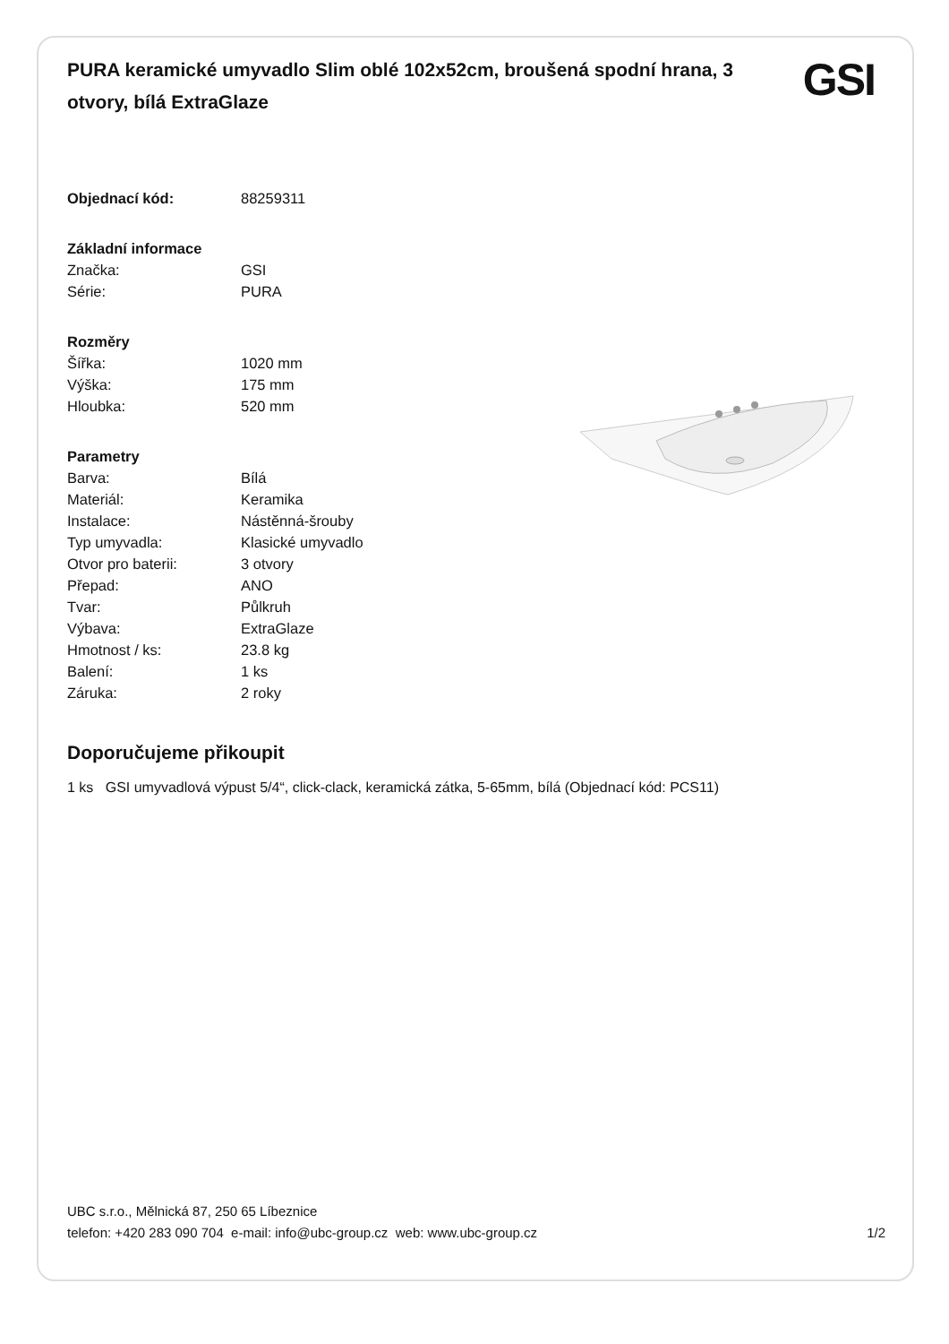PURA keramické umyvadlo Slim oblé 102x52cm, broušená spodní hrana, 3 otvory, bílá ExtraGlaze
GSI
| Objednací kód: | 88259311 |
| Základní informace | |
| Značka: | GSI |
| Série: | PURA |
| Rozměry | |
| Šířka: | 1020 mm |
| Výška: | 175 mm |
| Hloubka: | 520 mm |
| Parametry | |
| Barva: | Bílá |
| Materiál: | Keramika |
| Instalace: | Nástěnná-šrouby |
| Typ umyvadla: | Klasické umyvadlo |
| Otvor pro baterii: | 3 otvory |
| Přepad: | ANO |
| Tvar: | Půlkruh |
| Výbava: | ExtraGlaze |
| Hmotnost / ks: | 23.8 kg |
| Balení: | 1 ks |
| Záruka: | 2 roky |
Doporučujeme přikoupit
1 ks GSI umyvadlová výpust 5/4“, click-clack, keramická zátka, 5-65mm, bílá (Objednací kód: PCS11)
UBC s.r.o., Mělnická 87, 250 65 Líbeznice
telefon: +420 283 090 704 e-mail: info@ubc-group.cz web: www.ubc-group.cz 1/2